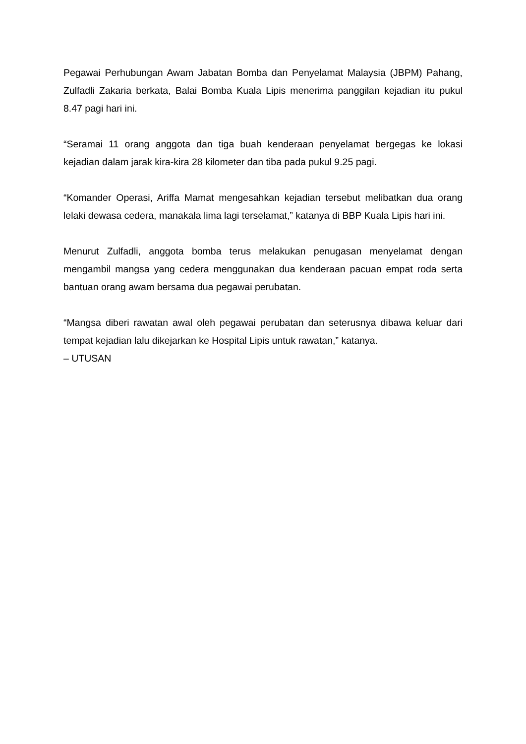Pegawai Perhubungan Awam Jabatan Bomba dan Penyelamat Malaysia (JBPM) Pahang, Zulfadli Zakaria berkata, Balai Bomba Kuala Lipis menerima panggilan kejadian itu pukul 8.47 pagi hari ini.
“Seramai 11 orang anggota dan tiga buah kenderaan penyelamat bergegas ke lokasi kejadian dalam jarak kira-kira 28 kilometer dan tiba pada pukul 9.25 pagi.
“Komander Operasi, Ariffa Mamat mengesahkan kejadian tersebut melibatkan dua orang lelaki dewasa cedera, manakala lima lagi terselamat,” katanya di BBP Kuala Lipis hari ini.
Menurut Zulfadli, anggota bomba terus melakukan penugasan menyelamat dengan mengambil mangsa yang cedera menggunakan dua kenderaan pacuan empat roda serta bantuan orang awam bersama dua pegawai perubatan.
“Mangsa diberi rawatan awal oleh pegawai perubatan dan seterusnya dibawa keluar dari tempat kejadian lalu dikejarkan ke Hospital Lipis untuk rawatan,” katanya.
– UTUSAN